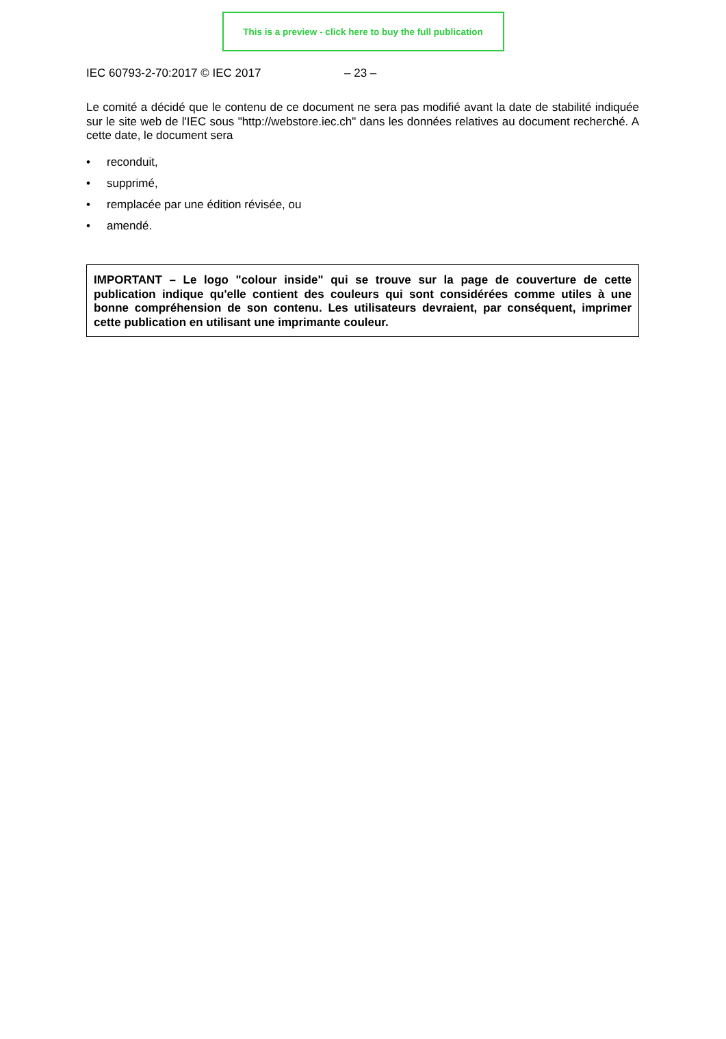This is a preview - click here to buy the full publication
IEC 60793-2-70:2017 © IEC 2017 – 23 –
Le comité a décidé que le contenu de ce document ne sera pas modifié avant la date de stabilité indiquée sur le site web de l'IEC sous "http://webstore.iec.ch" dans les données relatives au document recherché. A cette date, le document sera
• reconduit,
• supprimé,
• remplacée par une édition révisée, ou
• amendé.
IMPORTANT – Le logo "colour inside" qui se trouve sur la page de couverture de cette publication indique qu'elle contient des couleurs qui sont considérées comme utiles à une bonne compréhension de son contenu. Les utilisateurs devraient, par conséquent, imprimer cette publication en utilisant une imprimante couleur.